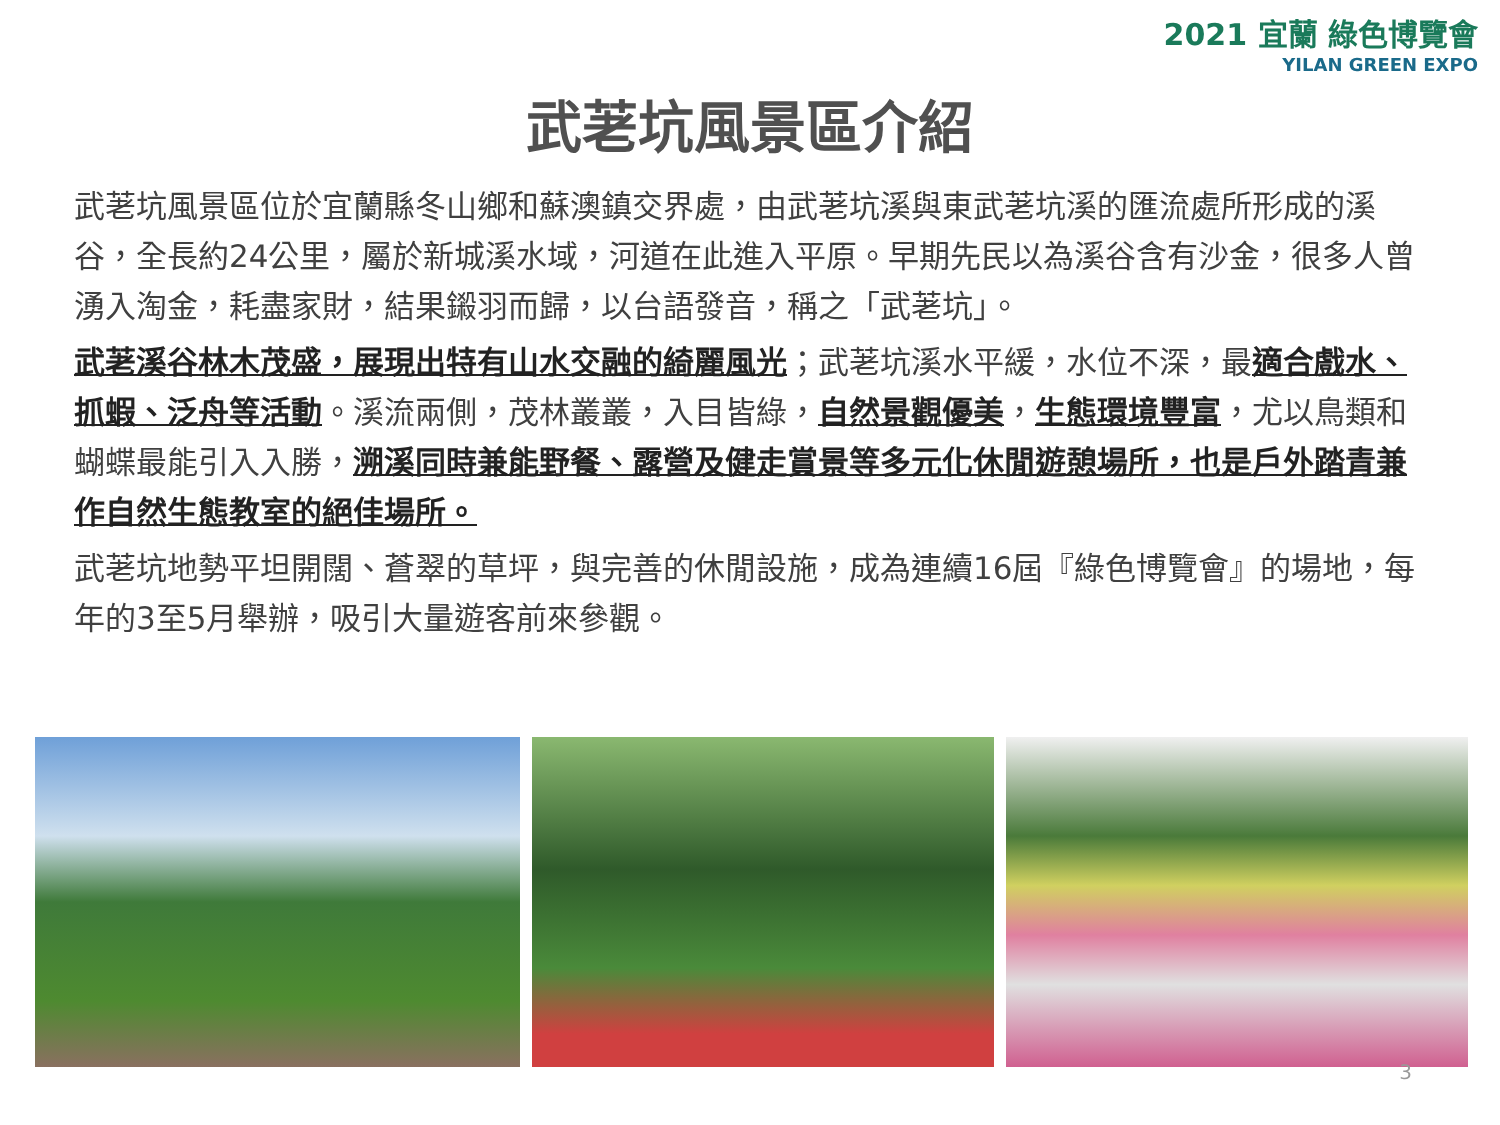2021 宜蘭 綠色博覽會
YILAN GREEN EXPO
武荖坑風景區介紹
武荖坑風景區位於宜蘭縣冬山鄉和蘇澳鎮交界處，由武荖坑溪與東武荖坑溪的匯流處所形成的溪谷，全長約24公里，屬於新城溪水域，河道在此進入平原。早期先民以為溪谷含有沙金，很多人曾湧入淘金，耗盡家財，結果鎩羽而歸，以台語發音，稱之「武荖坑」。
武荖溪谷林木茂盛，展現出特有山水交融的綺麗風光；武荖坑溪水平緩，水位不深，最適合戲水、抓蝦、泛舟等活動。溪流兩側，茂林叢叢，入目皆綠，自然景觀優美，生態環境豐富，尤以鳥類和蝴蝶最能引入入勝，溯溪同時兼能野餐、露營及健走賞景等多元化休閒遊憩場所，也是戶外踏青兼作自然生態教室的絕佳場所。
武荖坑地勢平坦開闊、蒼翠的草坪，與完善的休閒設施，成為連續16屆『綠色博覽會』的場地，每年的3至5月舉辦，吸引大量遊客前來參觀。
3